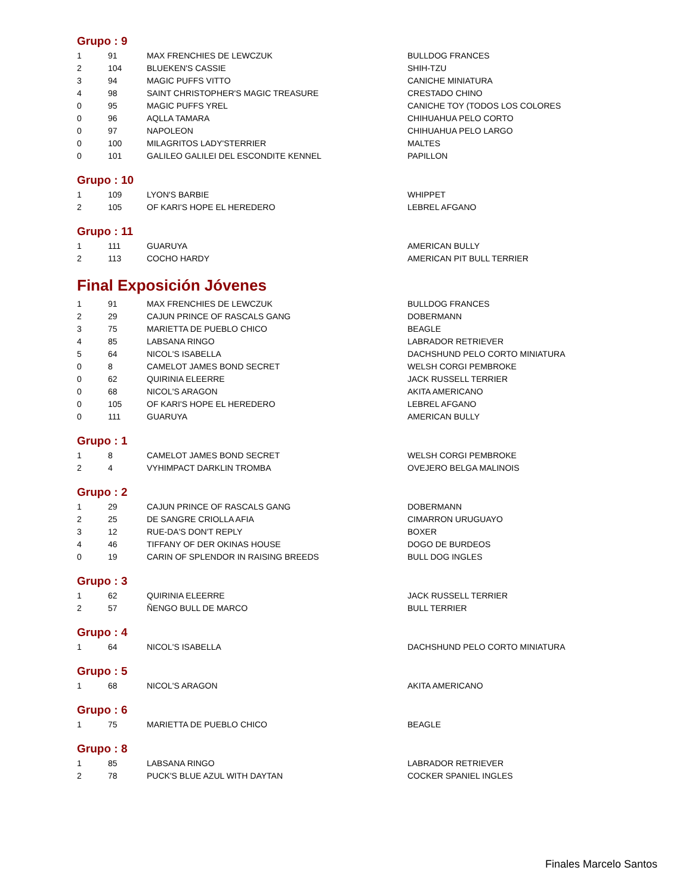Grupo : 9
| 1 | 91 | MAX FRENCHIES DE LEWCZUK | BULLDOG FRANCES |
| 2 | 104 | BLUEKEN'S CASSIE | SHIH-TZU |
| 3 | 94 | MAGIC PUFFS VITTO | CANICHE MINIATURA |
| 4 | 98 | SAINT CHRISTOPHER'S MAGIC TREASURE | CRESTADO CHINO |
| 0 | 95 | MAGIC PUFFS YREL | CANICHE TOY (TODOS LOS COLORES |
| 0 | 96 | AQLLA TAMARA | CHIHUAHUA PELO CORTO |
| 0 | 97 | NAPOLEON | CHIHUAHUA PELO LARGO |
| 0 | 100 | MILAGRITOS LADY'STERRIER | MALTES |
| 0 | 101 | GALILEO GALILEI DEL ESCONDITE KENNEL | PAPILLON |
Grupo : 10
| 1 | 109 | LYON'S BARBIE | WHIPPET |
| 2 | 105 | OF KARI'S HOPE EL HEREDERO | LEBREL AFGANO |
Grupo : 11
| 1 | 111 | GUARUYA | AMERICAN BULLY |
| 2 | 113 | COCHO HARDY | AMERICAN PIT BULL TERRIER |
Final Exposición Jóvenes
| 1 | 91 | MAX FRENCHIES DE LEWCZUK | BULLDOG FRANCES |
| 2 | 29 | CAJUN PRINCE OF RASCALS GANG | DOBERMANN |
| 3 | 75 | MARIETTA DE PUEBLO CHICO | BEAGLE |
| 4 | 85 | LABSANA RINGO | LABRADOR RETRIEVER |
| 5 | 64 | NICOL'S ISABELLA | DACHSHUND PELO CORTO MINIATURA |
| 0 | 8 | CAMELOT JAMES BOND SECRET | WELSH CORGI PEMBROKE |
| 0 | 62 | QUIRINIA ELEERRE | JACK RUSSELL TERRIER |
| 0 | 68 | NICOL'S ARAGON | AKITA AMERICANO |
| 0 | 105 | OF KARI'S HOPE EL HEREDERO | LEBREL AFGANO |
| 0 | 111 | GUARUYA | AMERICAN BULLY |
Grupo : 1
| 1 | 8 | CAMELOT JAMES BOND SECRET | WELSH CORGI PEMBROKE |
| 2 | 4 | VYHIMPACT DARKLIN TROMBA | OVEJERO BELGA MALINOIS |
Grupo : 2
| 1 | 29 | CAJUN PRINCE OF RASCALS GANG | DOBERMANN |
| 2 | 25 | DE SANGRE CRIOLLA AFIA | CIMARRON URUGUAYO |
| 3 | 12 | RUE-DA'S DON'T REPLY | BOXER |
| 4 | 46 | TIFFANY OF DER OKINAS HOUSE | DOGO DE BURDEOS |
| 0 | 19 | CARIN OF SPLENDOR IN RAISING BREEDS | BULL DOG INGLES |
Grupo : 3
| 1 | 62 | QUIRINIA ELEERRE | JACK RUSSELL TERRIER |
| 2 | 57 | ÑENGO BULL DE MARCO | BULL TERRIER |
Grupo : 4
| 1 | 64 | NICOL'S ISABELLA | DACHSHUND PELO CORTO MINIATURA |
Grupo : 5
| 1 | 68 | NICOL'S ARAGON | AKITA AMERICANO |
Grupo : 6
| 1 | 75 | MARIETTA DE PUEBLO CHICO | BEAGLE |
Grupo : 8
| 1 | 85 | LABSANA RINGO | LABRADOR RETRIEVER |
| 2 | 78 | PUCK'S BLUE AZUL WITH DAYTAN | COCKER SPANIEL INGLES |
Finales Marcelo Santos